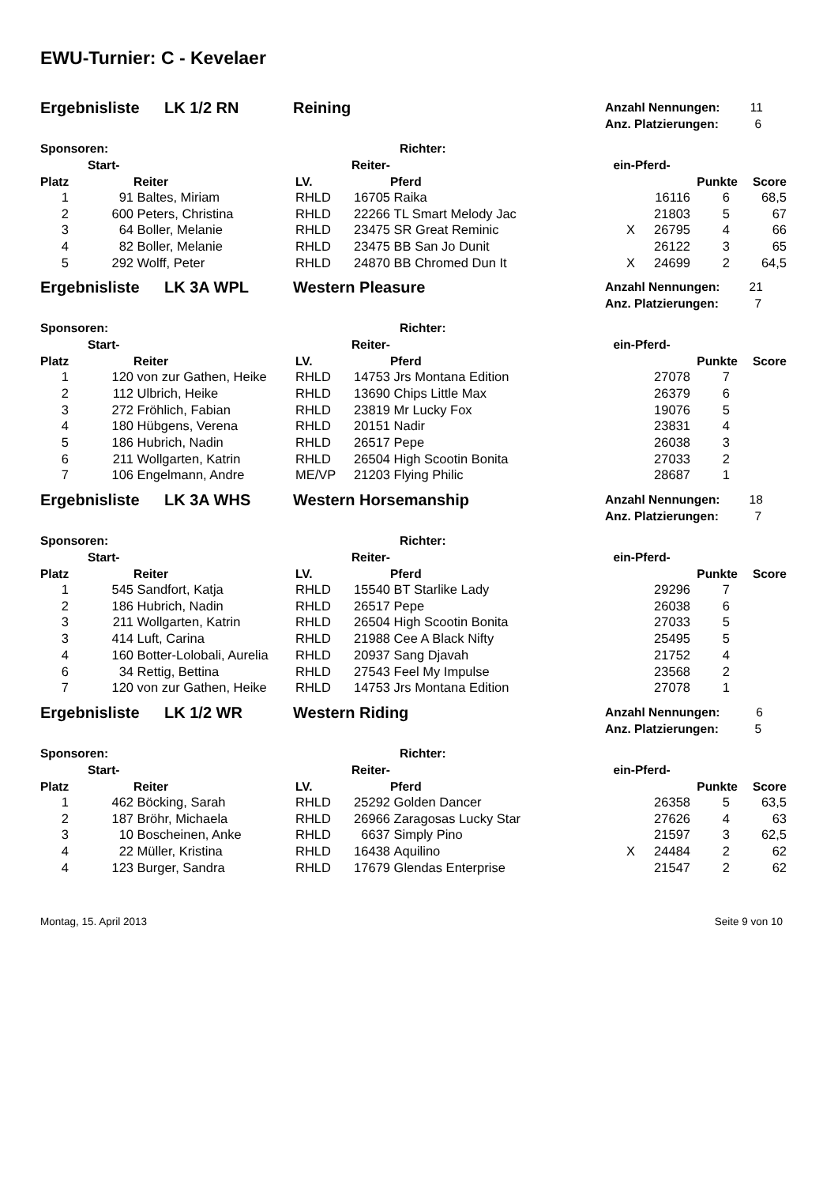EWU-Turnier: C - Kevelaer
Ergebnisliste LK 1/2 RN Reining
Anzahl Nennungen: 11
Anz. Platzierungen: 6
Sponsoren: Richter:
| | Start- | | | Reiter- | | ein- | Pferd- | | |
| --- | --- | --- | --- | --- | --- | --- | --- | --- | --- |
| Platz | | Reiter | LV. | | Pferd | | | Punkte | Score |
| 1 | 91 | Baltes, Miriam | RHLD | 16705 | Raika | | 16116 | 6 | 68,5 |
| 2 | 600 | Peters, Christina | RHLD | 22266 | TL Smart Melody Jac | | 21803 | 5 | 67 |
| 3 | 64 | Boller, Melanie | RHLD | 23475 | SR Great Reminic | X | 26795 | 4 | 66 |
| 4 | 82 | Boller, Melanie | RHLD | 23475 | BB San Jo Dunit | | 26122 | 3 | 65 |
| 5 | 292 | Wolff, Peter | RHLD | 24870 | BB Chromed Dun It | X | 24699 | 2 | 64,5 |
Ergebnisliste LK 3A WPL Western Pleasure
Anzahl Nennungen: 21
Anz. Platzierungen: 7
Sponsoren: Richter:
| | Start- | | | Reiter- | | ein- | Pferd- | | |
| --- | --- | --- | --- | --- | --- | --- | --- | --- | --- |
| Platz | | Reiter | LV. | | Pferd | | | Punkte | Score |
| 1 | 120 | von zur Gathen, Heike | RHLD | 14753 | Jrs Montana Edition | | 27078 | 7 | |
| 2 | 112 | Ulbrich, Heike | RHLD | 13690 | Chips Little Max | | 26379 | 6 | |
| 3 | 272 | Fröhlich, Fabian | RHLD | 23819 | Mr Lucky Fox | | 19076 | 5 | |
| 4 | 180 | Hübgens, Verena | RHLD | 20151 | Nadir | | 23831 | 4 | |
| 5 | 186 | Hubrich, Nadin | RHLD | 26517 | Pepe | | 26038 | 3 | |
| 6 | 211 | Wollgarten, Katrin | RHLD | 26504 | High Scootin Bonita | | 27033 | 2 | |
| 7 | 106 | Engelmann, Andre | ME/VP | 21203 | Flying Philic | | 28687 | 1 | |
Ergebnisliste LK 3A WHS Western Horsemanship
Anzahl Nennungen: 18
Anz. Platzierungen: 7
Sponsoren: Richter:
| | Start- | | | Reiter- | | ein- | Pferd- | | |
| --- | --- | --- | --- | --- | --- | --- | --- | --- | --- |
| Platz | | Reiter | LV. | | Pferd | | | Punkte | Score |
| 1 | 545 | Sandfort, Katja | RHLD | 15540 | BT Starlike Lady | | 29296 | 7 | |
| 2 | 186 | Hubrich, Nadin | RHLD | 26517 | Pepe | | 26038 | 6 | |
| 3 | 211 | Wollgarten, Katrin | RHLD | 26504 | High Scootin Bonita | | 27033 | 5 | |
| 3 | 414 | Luft, Carina | RHLD | 21988 | Cee A Black Nifty | | 25495 | 5 | |
| 4 | 160 | Botter-Lolobali, Aurelia | RHLD | 20937 | Sang Djavah | | 21752 | 4 | |
| 6 | 34 | Rettig, Bettina | RHLD | 27543 | Feel My Impulse | | 23568 | 2 | |
| 7 | 120 | von zur Gathen, Heike | RHLD | 14753 | Jrs Montana Edition | | 27078 | 1 | |
Ergebnisliste LK 1/2 WR Western Riding
Anzahl Nennungen: 6
Anz. Platzierungen: 5
Sponsoren: Richter:
| | Start- | | | Reiter- | | ein- | Pferd- | | |
| --- | --- | --- | --- | --- | --- | --- | --- | --- | --- |
| Platz | | Reiter | LV. | | Pferd | | | Punkte | Score |
| 1 | 462 | Böcking, Sarah | RHLD | 25292 | Golden Dancer | | 26358 | 5 | 63,5 |
| 2 | 187 | Bröhr, Michaela | RHLD | 26966 | Zaragosas Lucky Star | | 27626 | 4 | 63 |
| 3 | 10 | Boscheinen, Anke | RHLD | 6637 | Simply Pino | | 21597 | 3 | 62,5 |
| 4 | 22 | Müller, Kristina | RHLD | 16438 | Aquilino | X | 24484 | 2 | 62 |
| 4 | 123 | Burger, Sandra | RHLD | 17679 | Glendas Enterprise | | 21547 | 2 | 62 |
Montag, 15. April 2013 Seite 9 von 10